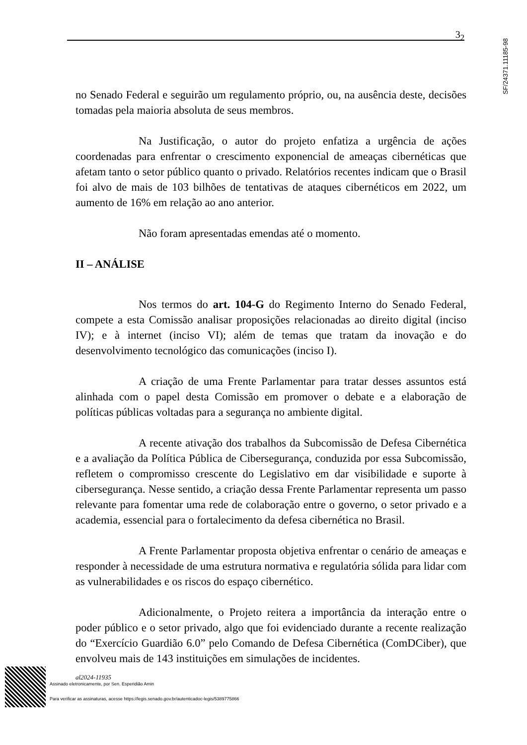3<sub>2</sub>
SF/24371.11185-98
no Senado Federal e seguirão um regulamento próprio, ou, na ausência deste, decisões tomadas pela maioria absoluta de seus membros.
Na Justificação, o autor do projeto enfatiza a urgência de ações coordenadas para enfrentar o crescimento exponencial de ameaças cibernéticas que afetam tanto o setor público quanto o privado. Relatórios recentes indicam que o Brasil foi alvo de mais de 103 bilhões de tentativas de ataques cibernéticos em 2022, um aumento de 16% em relação ao ano anterior.
Não foram apresentadas emendas até o momento.
II – ANÁLISE
Nos termos do art. 104-G do Regimento Interno do Senado Federal, compete a esta Comissão analisar proposições relacionadas ao direito digital (inciso IV); e à internet (inciso VI); além de temas que tratam da inovação e do desenvolvimento tecnológico das comunicações (inciso I).
A criação de uma Frente Parlamentar para tratar desses assuntos está alinhada com o papel desta Comissão em promover o debate e a elaboração de políticas públicas voltadas para a segurança no ambiente digital.
A recente ativação dos trabalhos da Subcomissão de Defesa Cibernética e a avaliação da Política Pública de Cibersegurança, conduzida por essa Subcomissão, refletem o compromisso crescente do Legislativo em dar visibilidade e suporte à cibersegurança. Nesse sentido, a criação dessa Frente Parlamentar representa um passo relevante para fomentar uma rede de colaboração entre o governo, o setor privado e a academia, essencial para o fortalecimento da defesa cibernética no Brasil.
A Frente Parlamentar proposta objetiva enfrentar o cenário de ameaças e responder à necessidade de uma estrutura normativa e regulatória sólida para lidar com as vulnerabilidades e os riscos do espaço cibernético.
Adicionalmente, o Projeto reitera a importância da interação entre o poder público e o setor privado, algo que foi evidenciado durante a recente realização do “Exercício Guardião 6.0” pelo Comando de Defesa Cibernética (ComDCiber), que envolveu mais de 143 instituições em simulações de incidentes.
al2024-11935
Assinado eletronicamente, por Sen. Esperidião Amin
Para verificar as assinaturas, acesse https://legis.senado.gov.br/autenticadoc-legis/5389775866